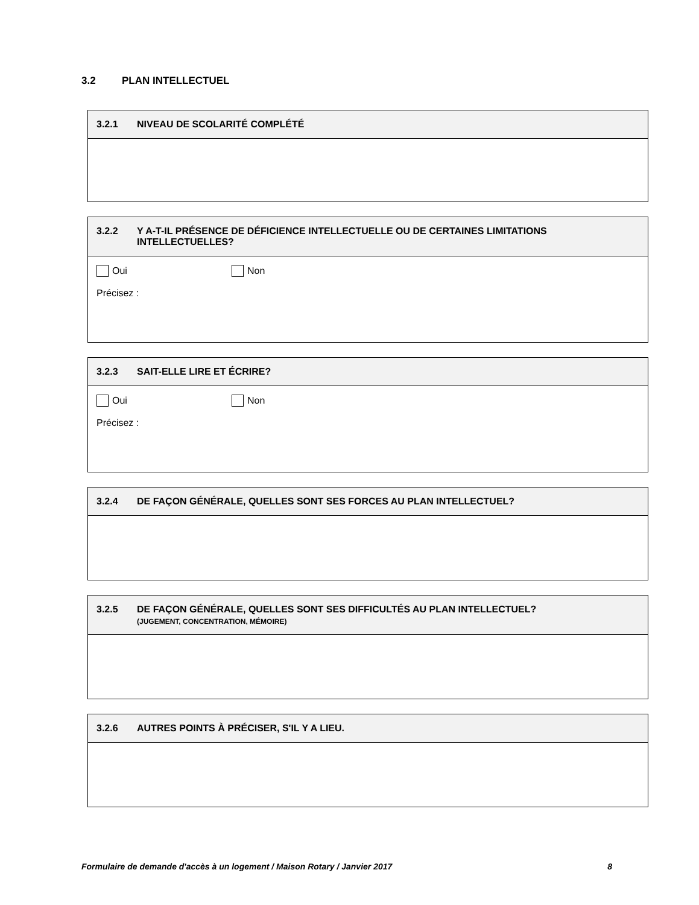3.2 PLAN INTELLECTUEL
3.2.1 NIVEAU DE SCOLARITÉ COMPLÉTÉ
3.2.2 Y A-T-IL PRÉSENCE DE DÉFICIENCE INTELLECTUELLE OU DE CERTAINES LIMITATIONS INTELLECTUELLES?
Oui Non
Précisez :
3.2.3 SAIT-ELLE LIRE ET ÉCRIRE?
Oui Non
Précisez :
3.2.4 DE FAÇON GÉNÉRALE, QUELLES SONT SES FORCES AU PLAN INTELLECTUEL?
3.2.5 DE FAÇON GÉNÉRALE, QUELLES SONT SES DIFFICULTÉS AU PLAN INTELLECTUEL?
(JUGEMENT, CONCENTRATION, MÉMOIRE)
3.2.6 AUTRES POINTS À PRÉCISER, S'IL Y A LIEU.
Formulaire de demande d'accès à un logement / Maison Rotary / Janvier 2017 8